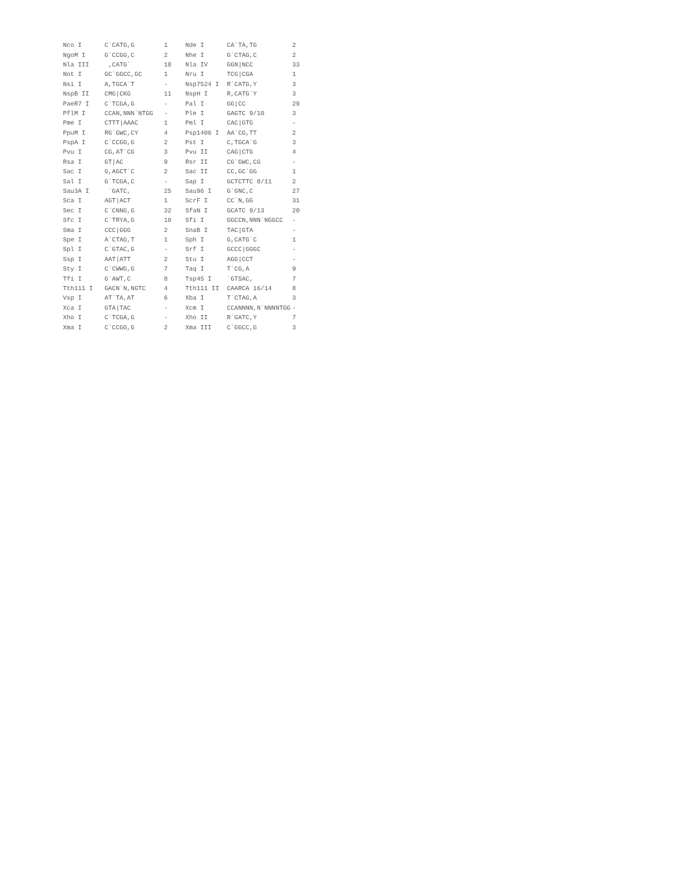| Nco I | C`CATG,G | 1 | Nde I | CA`TA,TG | 2 |
| NgoM I | G`CCGG,C | 2 | Nhe I | G`CTAG,C | 2 |
| Nla III | ,CATG` | 18 | Nla IV | GGN/NCC | 33 |
| Not I | GC`GGCC,GC | 1 | Nru I | TCG/CGA | 1 |
| Nsi I | A,TGCA`T | - | Nsp7524 I | R`CATG,Y | 3 |
| NspB II | CMG/CKG | 11 | NspH I | R,CATG`Y | 3 |
| PaeR7 I | C`TCGA,G | - | Pal I | GG/CC | 29 |
| PflM I | CCAN,NNN`NTGG | - | Ple I | GAGTC 9/10 | 3 |
| Pme I | CTTT/AAAC | 1 | Pml I | CAC/GTG | - |
| PpuM I | RG`GWC,CY | 4 | Psp1406 I | AA`CG,TT | 2 |
| PspA I | C`CCGG,G | 2 | Pst I | C,TGCA`G | 3 |
| Pvu I | CG,AT`CG | 3 | Pvu II | CAG/CTG | 4 |
| Rsa I | GT/AC | 9 | Rsr II | CG`GWC,CG | - |
| Sac I | G,AGCT`C | 2 | Sac II | CC,GC`GG | 1 |
| Sal I | G`TCGA,C | - | Sap I | GCTCTTC 8/11 | 2 |
| Sau3A I | `GATC, | 25 | Sau96 I | G`GNC,C | 27 |
| Sca I | AGT/ACT | 1 | ScrF I | CC`N,GG | 31 |
| Sec I | C`CNNG,G | 32 | SfaN I | GCATC 9/13 | 20 |
| Sfc I | C`TRYA,G | 10 | Sfi I | GGCCN,NNN`NGGCC | - |
| Sma I | CCC/GGG | 2 | SnaB I | TAC/GTA | - |
| Spe I | A`CTAG,T | 1 | Sph I | G,CATG`C | 1 |
| Spl I | C`GTAC,G | - | Srf I | GCCC/GGGC | - |
| Ssp I | AAT/ATT | 2 | Stu I | AGG/CCT | - |
| Sty I | C`CWWG,G | 7 | Taq I | T`CG,A | 9 |
| Tfi I | G`AWT,C | 8 | Tsp45 I | `GTSAC, | 7 |
| Tth111 I | GACN`N,NGTC | 4 | Tth111 II | CAARCA 16/14 | 8 |
| Vsp I | AT`TA,AT | 6 | Xba I | T`CTAG,A | 3 |
| Xca I | GTA/TAC | - | Xcm I | CCANNNN,N`NNNNTGG | - |
| Xho I | C`TCGA,G | - | Xho II | R`GATC,Y | 7 |
| Xma I | C`CCGG,G | 2 | Xma III | C`GGCC,G | 3 |